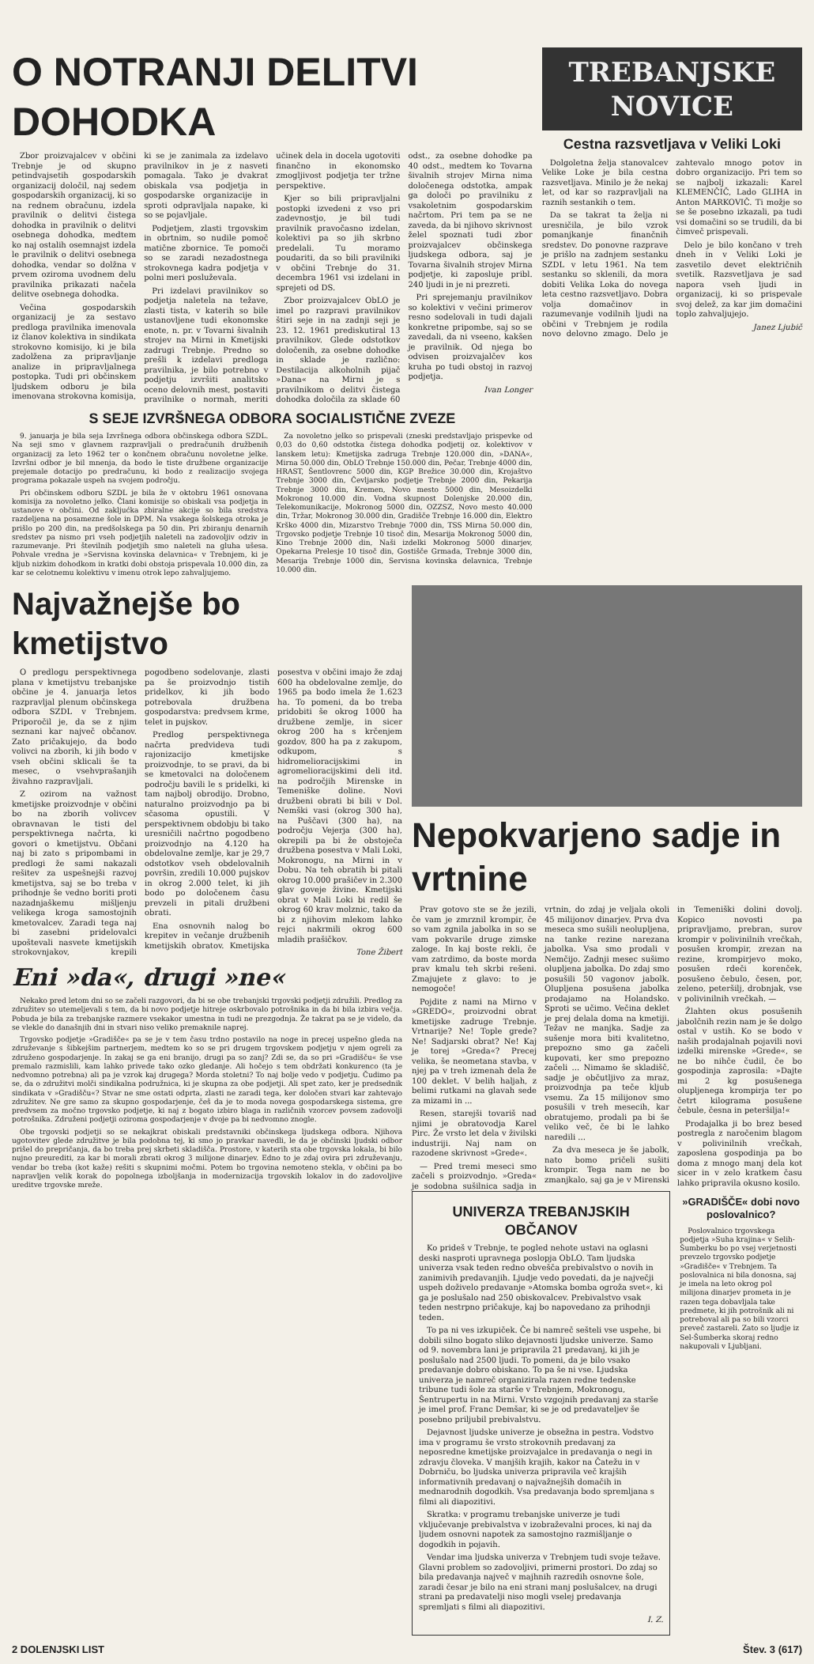O NOTRANJI DELITVI DOHODKA
Zbor proizvajalcev v občini Trebnje je od skupno petindvajsetih gospodarskih organizacij določil, naj sedem gospodarskih organizacij, ki so na rednem obračunu, izdela pravilnik o delitvi čistega dohodka in pravilnik o delitvi osebnega dohodka, medtem ko naj ostalih osemnajst izdela le pravilnik o delitvi osebnega dohodka, vendar so dolžna v prvem oziroma uvodnem delu pravilnika prikazati načela delitve osebnega dohodka.
Večina gospodarskih organizacij je za sestavo predloga pravilnika imenovala iz članov kolektiva in sindikata strokovno komisijo, ki je bila zadolžena za pripravljanje analize in pripravljalnega postopka. Tudi pri občinskem ljudskem odboru je bila imenovana strokovna komisija, ki se je zanimala za izdelavo pravilnikov in je z nasveti pomagala. Tako je dvakrat obiskala vsa podjetja in gospodarske organizacije in sproti odpravljala napake, ki so se pojavljale.
Podjetjem, zlasti trgovskim in obrtnim, so nudile pomoč matične zbornice. Te pomoči so se zaradi nezadostnega strokovnega kadra podjetja v polni meri posluževala.
Pri izdelavi pravilnikov so podjetja naletela na težave, zlasti tista, v katerih so bile ustanovljene tudi ekonomske enote, n. pr. v Tovarni šivalnih strojev na Mirni in Kmetijski zadrugi Trebnje. Predno so prešli k izdelavi predloga pravilnika, je bilo potrebno v podjetju izvršiti analitsko oceno delovnih mest, postaviti pravilnike o normah, meriti učinek dela in docela ugotoviti finančno in ekonomsko zmogljivost podjetja ter tržne perspektive.
Kjer so bili pripravljalni postopki izvedeni z vso pri zadevnostjo, je bil tudi pravilnik pravočasno izdelan, kolektivi pa so jih skrbno predelali. Tu moramo poudariti, da so bili pravilniki v občini Trebnje do 31. decembra 1961 vsi izdelani in sprejeti od DS.
Zbor proizvajalcev ObLO je imel po razpravi pravilnikov štiri seje in na zadnji seji je 23. 12. 1961 prediskutiral 13 pravilnikov. Glede odstotkov določenih, za osebne dohodke in sklade je različno: Destilacija alkoholnih pijač »Dana« na Mirni je s pravilnikom o delitvi čistega dohodka določila za sklade 60 odst., za osebne dohodke pa 40 odst., medtem ko Tovarna šivalnih strojev Mirna nima določenega odstotka, ampak ga določi po pravilniku z vsakoletnim gospodarskim načrtom. Pri tem pa se ne zaveda, da bi njihovo skrivnost želel spoznati tudi zbor proizvajalcev občinskega ljudskega odbora, saj je Tovarna šivalnih strojev Mirna podjetje, ki zaposluje pribl. 240 ljudi in je ni prezreti.
Pri sprejemanju pravilnikov so kolektivi v večini primerov resno sodelovali in tudi dajali konkretne pripombe, saj so se zavedali, da ni vseeno, kakšen je pravilnik. Od njega bo odvisen proizvajalčev kos kruha po tudi obstoj in razvoj podjetja.
Ivan Longer
S SEJE IZVRŠNEGA ODBORA SOCIALISTIČNE ZVEZE
9. januarja je bila seja Izvršnega odbora občinskega odbora SZDL. Na seji smo v glavnem razpravljali o predračunih družbenih organizacij za leto 1962 ter o končnem obračunu novoletne jelke. Izvršni odbor je bil mnenja, da bodo le tiste družbene organizacije prejemale dotacijo po predračunu, ki bodo z realizacijo svojega programa pokazale uspeh na svojem področju.
Pri občinskem odboru SZDL je bila že v oktobru 1961 osnovana komisija za novoletno jelko. Člani komisije so obiskali vsa podjetja in ustanove v občini. Od zakljućka zbiralne akcije so bila sredstva razdeljena na posamezne šole in DPM. Na vsakega šolskega otroka je prišlo po 200 din, na predšolskega pa 50 din. Pri zbiranju denarnih sredstev pa nismo pri vseh podjetjih naleteli na zadovoljiv odziv in razumevanje. Pri številnih podjetjih smo naleteli na gluha ušesa. Pohvale vredna je »Servisna kovinska delavnica« v Trebnjem, ki je kljub nizkim dohodkom in kratki dobi obstoja prispevala 10.000 din, za kar se celotnemu kolektivu v imenu otrok lepo zahvaljujemo.
Za novoletno jelko so prispevali (zneski predstavljajo prispevke od 0,03 do 0,60 odstotka čistega dohodka podjetij oz. kolektivov v lanskem letu): Kmetijska zadruga Trebnje 120.000 din, »DANA«, Mirna 50.000 din, ObLO Trebnje 150.000 din, Pečar, Trebnje 4000 din, HRAST, Šentlovrenc 5000 din, KGP Brežice 30.000 din, Krojaštvo Trebnje 3000 din, Čevljarsko podjetje Trebnje 2000 din, Pekarija Trebnje 3000 din, Kremen, Novo mesto 5000 din, Mesoizdelki Mokronog 10.000 din. Vodna skupnost Dolenjske 20.000 din, Telekomunikacije, Mokronog 5000 din, OZZSZ, Novo mesto 40.000 din, Tržar, Mokronog 30.000 din, Gradišče Trebnje 16.000 din, Elektro Krško 4000 din, Mizarstvo Trebnje 7000 din, TSS Mirna 50.000 din, Trgovsko podjetje Trebnje 10 tisoč din, Mesarija Mokronog 5000 din, Kino Trebnje 2000 din, Naši izdelki Mokronog 5000 dinarjev, Opekarna Prelesje 10 tisoč din, Gostišče Grmada, Trebnje 3000 din, Mesarija Trebnje 1000 din, Servisna kovinska delavnica, Trebnje 10.000 din.
TREBANJSKE NOVICE
Cestna razsvetljava v Veliki Loki
Dolgoletna želja stanovalcev Velike Loke je bila cestna razsvetljava. Minilo je že nekaj let, od kar so razpravljali na raznih sestankih o tem.
Da se takrat ta želja ni uresničila, je bilo vzrok pomanjkanje finančnih sredstev. Do ponovne razprave je prišlo na zadnjem sestanku SZDL v letu 1961. Na tem sestanku so sklenili, da mora dobiti Velika Loka do novega leta cestno razsvetljavo. Dobra volja domačinov in razumevanje vodilnih ljudi na občini v Trebnjem je rodila novo delovno zmago. Delo je zahtevalo mnogo potov in dobro organizacijo. Pri tem so se najbolj izkazali: Karel KLEMENČIČ, Lado GLIHA in Anton MARKOVIČ. Ti možje so se še posebno izkazali, pa tudi vsi domačini so se trudili, da bi čimveč prispevali.
Delo je bilo končano v treh dneh in v Veliki Loki je zasvetilo devet električnih svetilk. Razsvetljava je sad napora vseh ljudi in organizacij, ki so prispevale svoj delež, za kar jim domačini toplo zahvaljujejo.
Janez Ljubič
Najvažnejše bo kmetijstvo
O predlogu perspektivnega plana v kmetijstvu trebanjske občine je 4. januarja letos razpravljal plenum občinskega odbora SZDL v Trebnjem. Priporočil je, da se z njim seznani kar največ občanov. Zato pričakujejo, da bodo volivci na zborih, ki jih bodo v vseh občini sklicali še ta mesec, o vsehvprašanjih živahno razpravljali.
Z ozirom na važnost kmetijske proizvodnje v občini bo na zborih volivcev obravnavan le tisti del perspektivnega načrta, ki govori o kmetijstvu. Občani naj bi zato s pripombami in predlogi že sami nakazali rešitev za uspešnejši razvoj kmetijstva, saj se bo treba v prihodnje še vedno boriti proti nazadnjaškemu mišljenju velikega kroga samostojnih kmetovalcev. Zaradi tega naj bi zasebni pridelovalci upoštevali nasvete kmetijskih strokovnjakov, krepili pogodbeno sodelovanje, zlasti pa še proizvodnjo tistih pridelkov, ki jih bodo potrebovala družbena gospodarstva: predvsem krme, telet in pujskov.
Predlog perspektivnega načrta predvideva tudi rajonizacijo kmetijske proizvodnje, to se pravi, da bi se kmetovalci na določenem področju bavili le s pridelki, ki tam najbolj obrodijo. Drobno, naturalno proizvodnjo pa bi sčasoma opustili. V perspektivnem obdobju bi tako uresničili načrtno pogodbeno proizvodnjo na 4.120 ha obdelovalne zemlje, kar je 29,7 odstotkov vseh obdelovalnih površin, zredili 10.000 pujskov in okrog 2.000 telet, ki jih bodo po določenem času prevzeli in pitali družbeni obrati.
Ena osnovnih nalog bo krepitev in večanje družbenih kmetijskih obratov. Kmetijska posestva v občini imajo že zdaj 600 ha obdelovalne zemlje, do 1965 pa bodo imela že 1.623 ha. To pomeni, da bo treba pridobiti še okrog 1000 ha družbene zemlje, in sicer okrog 200 ha s krčenjem gozdov, 800 ha pa z zakupom, odkupom, s hidromelioracijskimi in agromelioracijskimi deli itd. na področjih Mirenske in Temeniške doline. Novi družbeni obrati bi bili v Dol. Nemški vasi (okrog 300 ha), na Puščavi (300 ha), na področju Vejerja (300 ha), okrepili pa bi že obstoječa družbena posestva v Mali Loki, Mokronogu, na Mirni in v Dobu. Na teh obratih bi pitali okrog 10.000 prašičev in 2.300 glav goveje živine. Kmetijski obrat v Mali Loki bi redil še okrog 60 krav molznic, tako da bi z njihovim mlekom lahko rejci nakrmili okrog 600 mladih prašičkov.
Tone Žibert
Eni »da«, drugi »ne«
Nekako pred letom dni so se začeli razgovori, da bi se obe trebanjski trgovski podjetji združili. Predlog za združitev so utemeljevali s tem, da bi novo podjetje hitreje oskrbovalo potrošnika in da bi bila izbira večja. Pobuda je bila za trebanjske razmere vsekakor umestna in tudi ne prezgodnja. Že takrat pa se je videlo, da se vlekle do današnjih dni in stvari niso veliko premaknile naprej.
Trgovsko podjetje »Gradišče« pa se je v tem času trdno postavilo na noge in precej uspešno gleda na združevanje s šibkejšim partnerjem, medtem ko so se pri drugem trgovskem podjetju v njem ogreli za združeno gospodarjenje. In zakaj se ga eni branijo, drugi pa so zanj? Zdi se, da so pri »Gradišču« še vse premalo razmislili, kam lahko privede tako ozko gledanje. Ali hočejo s tem obdržati konkurenco (ta je nedvomno potrebna) ali pa je vzrok kaj drugega? Morda stoletni? To naj bolje vedo v podjetju. Čudimo pa se, da o združitvi molči sindikalna podružnica, ki je skupna za obe podjetji. Ali spet zato, ker je predsednik sindikata v »Gradišču«? Stvar ne sme ostati odprta, zlasti ne zaradi tega, ker določen stvari kar zahtevajo združitev. Ne gre samo za skupno gospodarjenje, češ da je to moda novega gospodarskega sistema, gre predvsem za močno trgovsko podjetje, ki naj z bogato izbiro blaga in različnih vzorcev povsem zadovolji potrošnika. Združeni podjetji oziroma gospodarjenje v dvoje pa bi nedvomno znogle.
Obe trgovski podjetji so se nekajkrat obiskali predstavniki občinskega ljudskega odbora. Njihova ugotovitev glede združitve je bila podobna tej, ki smo jo pravkar navedli, le da je občinski ljudski odbor prišel do prepričanja, da bo treba prej skrbeti skladišča. Prostore, v katerih sta obe trgovska lokala, bi bilo nujno preurediti, za kar bi morali zbrati okrog 3 milijone dinarjev. Edno to je zdaj ovira pri združevanju, vendar bo treba (kot kaže) rešiti s skupnimi močmi. Potem bo trgovina nemoteno stekla, v občini pa bo napravljen velik korak do popolnega izboljšanja in modernizacija trgovskih lokalov in do zadovoljive ureditve trgovske mreže.
Nepokvarjeno sadje in vrtnine
Prav gotovo ste se že jezili, če vam je zmrznil krompir, če so vam zgnila jabolka in so se vam pokvarile druge zimske zaloge. In kaj boste rekli, če vam zatrdimo, da boste morda prav kmalu teh skrbi rešeni. Zmajujete z glavo: to je nemogoče!
Pojdite z nami na Mirno v »GREDO«, proizvodni obrat kmetijske zadruge Trebnje. Vrtnarije? Ne! Tople grede? Ne! Sadjarski obrat? Ne! Kaj je torej »Greda«? Precej velika, še neometana stavba, v njej pa v treh izmenah dela že 100 deklet. V belih haljah, z belimi rutkami na glavah sede za mizami in ...
Resen, starejši tovariš nad njimi je obratovodja Karel Pirc. Že vrsto let dela v živilski industriji. Naj nam on razodene skrivnost »Grede«.
— Pred tremi meseci smo začeli s proizvodnjo. »Greda« je sodobna sušilnica sadja in vrtnin, do zdaj je veljala okoli 45 milijonov dinarjev. Prva dva meseca smo sušili neolupljena, na tanke rezine narezana jabolka. Vsa smo prodali v Nemčijo. Zadnji mesec sušimo olupljena jabolka. Do zdaj smo posušili 50 vagonov jabolk. Olupljena posušena jabolka prodajamo na Holandsko. Sproti se učimo. Večina deklet je prej delala doma na kmetiji. Težav ne manjka. Sadje za sušenje mora biti kvalitetno, prepozno smo ga začeli kupovati, ker smo prepozno začeli ... Nimamo še skladišč, sadje je občutljivo za mraz, proizvodnja pa teče kljub vsemu. Za 15 milijonov smo posušili v treh mesecih, kar obratujemo, prodali pa bi še veliko več, če bi le lahko naredili ...
Za dva meseca je še jabolk, nato bomo pričeli sušiti krompir. Tega nam ne bo zmanjkalo, saj ga je v Mirenski in Temeniški dolini dovolj. Kopico novosti pa pripravljamo, prebran, surov krompir v polivinilnih vrečkah, posušen krompir, zrezan na rezine, krompirjevo moko, posušen rdeči korenček, posušeno čebulo, česen, por, zeleno, peteršilj, drobnjak, vse v polivinilnih vrečkah. —
Žlahten okus posušenih jabolčnih rezin nam je še dolgo ostal v ustih. Ko se bodo v naših prodajalnah pojavili novi izdelki mirenske »Grede«, se ne bo nihče čudil, če bo gospodinja zaprosila: »Dajte mi 2 kg posušenega olupljenega krompirja ter po četrt kilograma posušene čebule, česna in peteršilja!«
Prodajalka ji bo brez besed postregla z naročenim blagom v polivinilnih vrečkah, zaposlena gospodinja pa bo doma z mnogo manj dela kot sicer in v zelo kratkem času lahko pripravila okusno kosilo.
UNIVERZA TREBANJSKIH OBČANOV
Ko prideš v Trebnje, te pogled nehote ustavi na oglasni deski nasproti upravnega poslopja ObLO. Tam ljudska univerza vsak teden redno obvešča prebivalstvo o novih in zanimivih predavanjih. Ljudje vedo povedati, da je največji uspeh doživelo predavanje »Atomska bomba ogroža svet«, ki ga je poslušalo nad 250 obiskovalcev. Prebivalstvo vsak teden nestrpno pričakuje, kaj bo napovedano za prihodnji teden.
To pa ni ves izkupiček. Če bi namreč sešteli vse uspehe, bi dobili silno bogato sliko dejavnosti ljudske univerze. Samo od 9. novembra lani je pripravila 21 predavanj, ki jih je poslušalo nad 2500 ljudi. To pomeni, da je bilo vsako predavanje dobro obiskano. To pa še ni vse. Ljudska univerza je namreč organizirala razen redne tedenske tribune tudi šole za starše v Trebnjem, Mokronogu, Šentrupertu in na Mirni. Vrsto vzgojnih predavanj za starše je imel prof. Franc Demšar, ki se je od predavateljev še posebno priljubil prebivalstvu.
Dejavnost ljudske univerze je obsežna in pestra. Vodstvo ima v programu še vrsto strokovnih predavanj za neposredne kmetijske proizvajalce in predavanja o negi in zdravju človeka. V manjših krajih, kakor na Čatežu in v Dobrniču, bo ljudska univerza pripravila več krajših informativnih predavanj o najvažnejših domačih in mednarodnih dogodkih. Vsa predavanja bodo spremljana s filmi ali diapozitivi.
Skratka: v programu trebanjske univerze je tudi vključevanje prebivalstva v izobraževalni proces, ki naj da ljudem osnovni napotek za samostojno razmišljanje o dogodkih in pojavih.
Vendar ima ljudska univerza v Trebnjem tudi svoje težave. Glavni problem so zadovoljivi, primerni prostori. Do zdaj so bila predavanja največ v majhnih razredih osnovne šole, zaradi česar je bilo na eni strani manj poslušalcev, na drugi strani pa predavatelji niso mogli vselej predavanja spremljati s filmi ali diapozitivi.
I. Z.
»GRADIŠČE« dobi novo poslovalnico?
Poslovalnico trgovskega podjetja »Suha krajina« v Selih-Šumberku bo po vsej verjetnosti prevzelo trgovsko podjetje »Gradišče« v Trebnjem. Ta poslovalnica ni bila donosna, saj je imela na leto okrog pol milijona dinarjev prometa in je razen tega dobavljala take predmete, ki jih potrošnik ali ni potreboval ali pa so bili vzorci preveč zastareli. Zato so ljudje iz Sel-Šumberka skoraj redno nakupovali v Ljubljani.
2 DOLENJSKI LIST Štev. 3 (617)